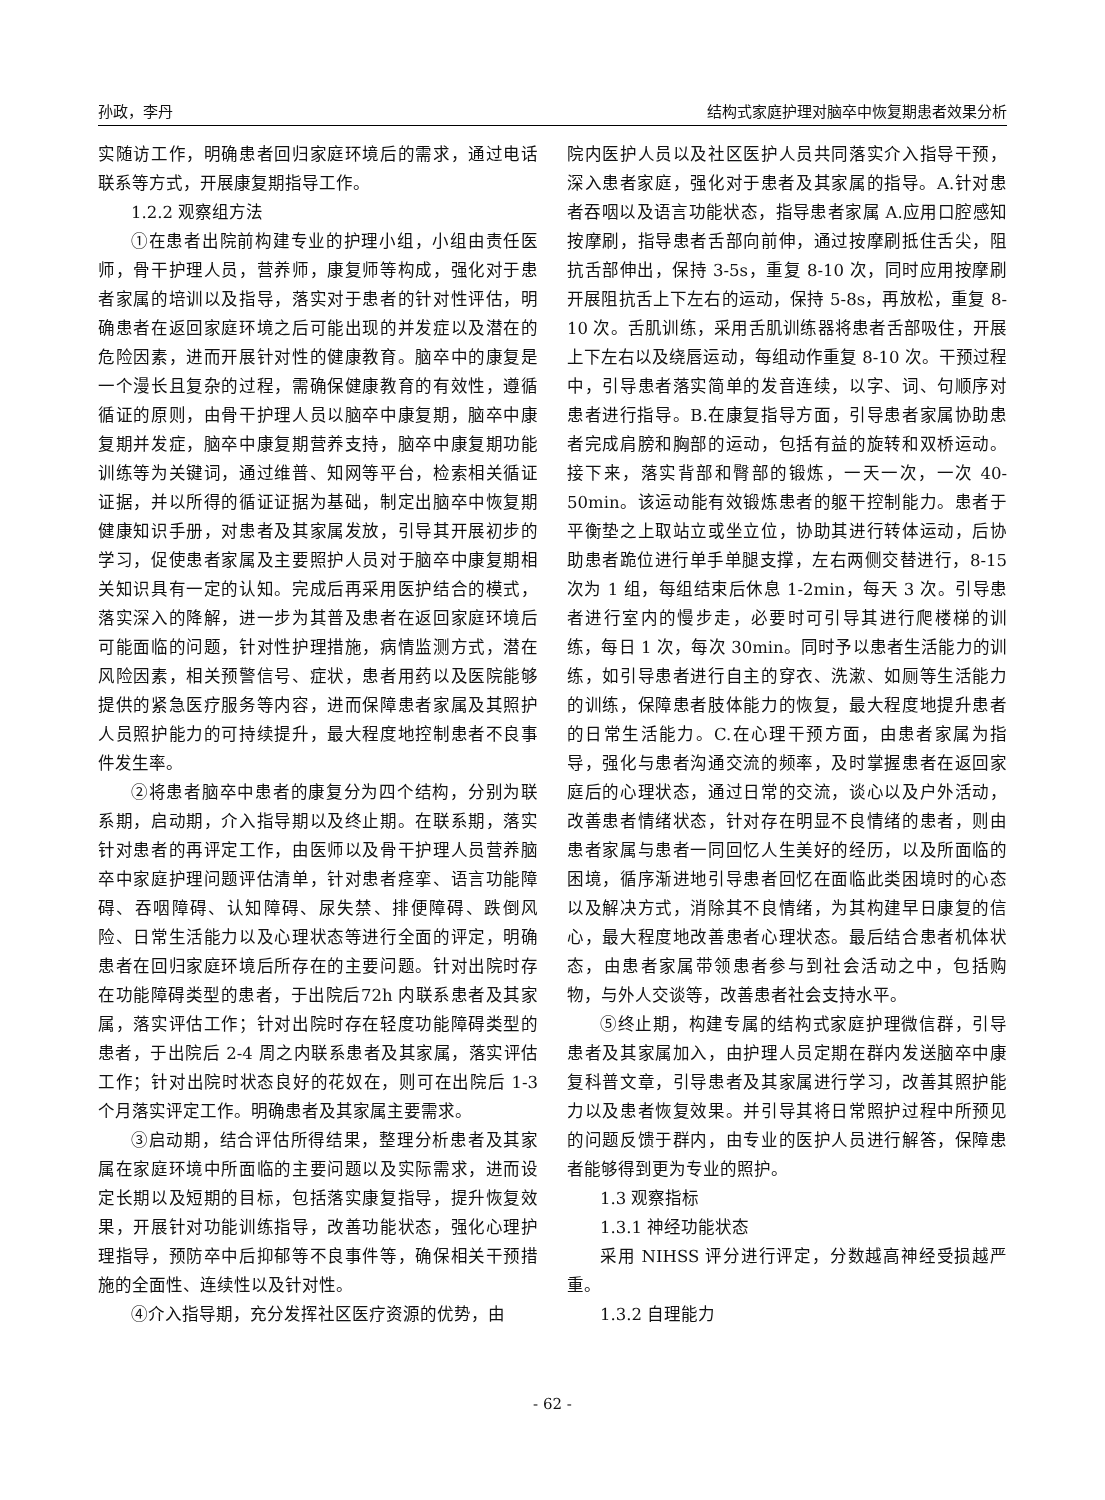孙政，李丹 结构式家庭护理对脑卒中恢复期患者效果分析
实随访工作，明确患者回归家庭环境后的需求，通过电话联系等方式，开展康复期指导工作。
1.2.2 观察组方法
①在患者出院前构建专业的护理小组，小组由责任医师，骨干护理人员，营养师，康复师等构成，强化对于患者家属的培训以及指导，落实对于患者的针对性评估，明确患者在返回家庭环境之后可能出现的并发症以及潜在的危险因素，进而开展针对性的健康教育。脑卒中的康复是一个漫长且复杂的过程，需确保健康教育的有效性，遵循循证的原则，由骨干护理人员以脑卒中康复期，脑卒中康复期并发症，脑卒中康复期营养支持，脑卒中康复期功能训练等为关键词，通过维普、知网等平台，检索相关循证证据，并以所得的循证证据为基础，制定出脑卒中恢复期健康知识手册，对患者及其家属发放，引导其开展初步的学习，促使患者家属及主要照护人员对于脑卒中康复期相关知识具有一定的认知。完成后再采用医护结合的模式，落实深入的降解，进一步为其普及患者在返回家庭环境后可能面临的问题，针对性护理措施，病情监测方式，潜在风险因素，相关预警信号、症状，患者用药以及医院能够提供的紧急医疗服务等内容，进而保障患者家属及其照护人员照护能力的可持续提升，最大程度地控制患者不良事件发生率。
②将患者脑卒中患者的康复分为四个结构，分别为联系期，启动期，介入指导期以及终止期。在联系期，落实针对患者的再评定工作，由医师以及骨干护理人员营养脑卒中家庭护理问题评估清单，针对患者痉挛、语言功能障碍、吞咽障碍、认知障碍、尿失禁、排便障碍、跌倒风险、日常生活能力以及心理状态等进行全面的评定，明确患者在回归家庭环境后所存在的主要问题。针对出院时存在功能障碍类型的患者，于出院后72h 内联系患者及其家属，落实评估工作；针对出院时存在轻度功能障碍类型的患者，于出院后 2-4 周之内联系患者及其家属，落实评估工作；针对出院时状态良好的花奴在，则可在出院后 1-3 个月落实评定工作。明确患者及其家属主要需求。
③启动期，结合评估所得结果，整理分析患者及其家属在家庭环境中所面临的主要问题以及实际需求，进而设定长期以及短期的目标，包括落实康复指导，提升恢复效果，开展针对功能训练指导，改善功能状态，强化心理护理指导，预防卒中后抑郁等不良事件等，确保相关干预措施的全面性、连续性以及针对性。
④介入指导期，充分发挥社区医疗资源的优势，由
院内医护人员以及社区医护人员共同落实介入指导干预，深入患者家庭，强化对于患者及其家属的指导。A.针对患者吞咽以及语言功能状态，指导患者家属 A.应用口腔感知按摩刷，指导患者舌部向前伸，通过按摩刷抵住舌尖，阻抗舌部伸出，保持 3-5s，重复 8-10 次，同时应用按摩刷开展阻抗舌上下左右的运动，保持 5-8s，再放松，重复 8-10 次。舌肌训练，采用舌肌训练器将患者舌部吸住，开展上下左右以及绕唇运动，每组动作重复 8-10 次。干预过程中，引导患者落实简单的发音连续，以字、词、句顺序对患者进行指导。B.在康复指导方面，引导患者家属协助患者完成肩膀和胸部的运动，包括有益的旋转和双桥运动。接下来，落实背部和臀部的锻炼，一天一次，一次 40-50min。该运动能有效锻炼患者的躯干控制能力。患者于平衡垫之上取站立或坐立位，协助其进行转体运动，后协助患者跪位进行单手单腿支撑，左右两侧交替进行，8-15 次为 1 组，每组结束后休息 1-2min，每天 3 次。引导患者进行室内的慢步走，必要时可引导其进行爬楼梯的训练，每日 1 次，每次 30min。同时予以患者生活能力的训练，如引导患者进行自主的穿衣、洗漱、如厕等生活能力的训练，保障患者肢体能力的恢复，最大程度地提升患者的日常生活能力。C.在心理干预方面，由患者家属为指导，强化与患者沟通交流的频率，及时掌握患者在返回家庭后的心理状态，通过日常的交流，谈心以及户外活动，改善患者情绪状态，针对存在明显不良情绪的患者，则由患者家属与患者一同回忆人生美好的经历，以及所面临的困境，循序渐进地引导患者回忆在面临此类困境时的心态以及解决方式，消除其不良情绪，为其构建早日康复的信心，最大程度地改善患者心理状态。最后结合患者机体状态，由患者家属带领患者参与到社会活动之中，包括购物，与外人交谈等，改善患者社会支持水平。
⑤终止期，构建专属的结构式家庭护理微信群，引导患者及其家属加入，由护理人员定期在群内发送脑卒中康复科普文章，引导患者及其家属进行学习，改善其照护能力以及患者恢复效果。并引导其将日常照护过程中所预见的问题反馈于群内，由专业的医护人员进行解答，保障患者能够得到更为专业的照护。
1.3 观察指标
1.3.1 神经功能状态
采用 NIHSS 评分进行评定，分数越高神经受损越严重。
1.3.2 自理能力
- 62 -